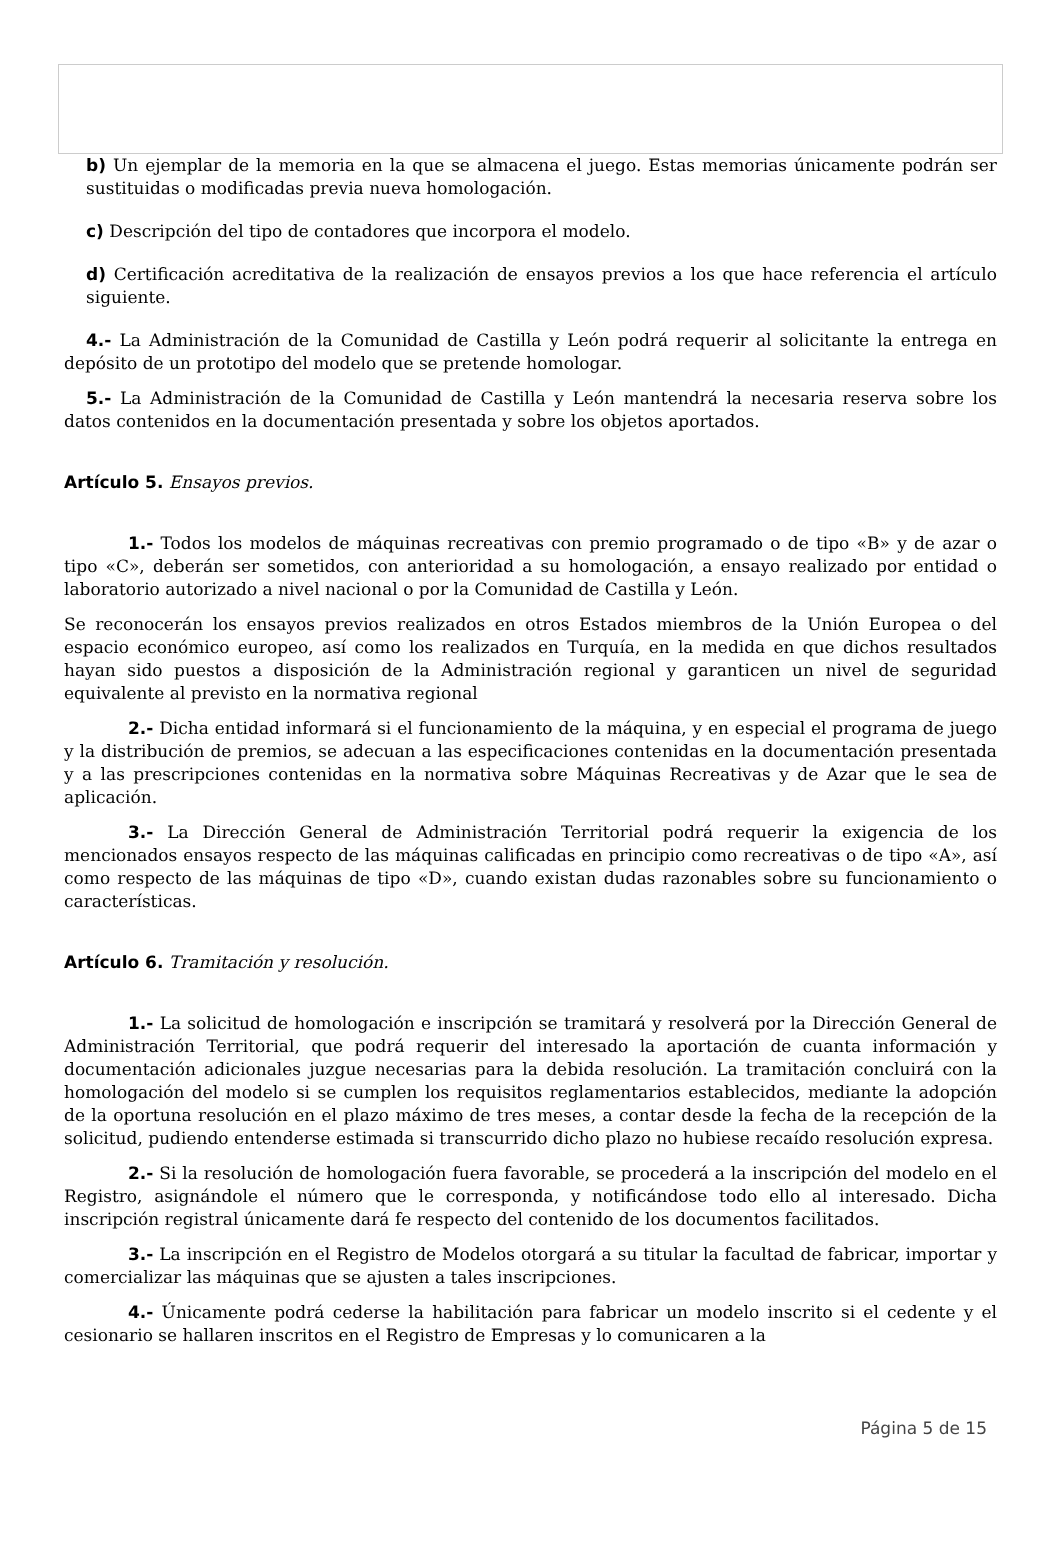b) Un ejemplar de la memoria en la que se almacena el juego. Estas memorias únicamente podrán ser sustituidas o modificadas previa nueva homologación.
c) Descripción del tipo de contadores que incorpora el modelo.
d) Certificación acreditativa de la realización de ensayos previos a los que hace referencia el artículo siguiente.
4.- La Administración de la Comunidad de Castilla y León podrá requerir al solicitante la entrega en depósito de un prototipo del modelo que se pretende homologar.
5.- La Administración de la Comunidad de Castilla y León mantendrá la necesaria reserva sobre los datos contenidos en la documentación presentada y sobre los objetos aportados.
Artículo 5. Ensayos previos.
1.- Todos los modelos de máquinas recreativas con premio programado o de tipo «B» y de azar o tipo «C», deberán ser sometidos, con anterioridad a su homologación, a ensayo realizado por entidad o laboratorio autorizado a nivel nacional o por la Comunidad de Castilla y León.
Se reconocerán los ensayos previos realizados en otros Estados miembros de la Unión Europea o del espacio económico europeo, así como los realizados en Turquía, en la medida en que dichos resultados hayan sido puestos a disposición de la Administración regional y garanticen un nivel de seguridad equivalente al previsto en la normativa regional
2.- Dicha entidad informará si el funcionamiento de la máquina, y en especial el programa de juego y la distribución de premios, se adecuan a las especificaciones contenidas en la documentación presentada y a las prescripciones contenidas en la normativa sobre Máquinas Recreativas y de Azar que le sea de aplicación.
3.- La Dirección General de Administración Territorial podrá requerir la exigencia de los mencionados ensayos respecto de las máquinas calificadas en principio como recreativas o de tipo «A», así como respecto de las máquinas de tipo «D», cuando existan dudas razonables sobre su funcionamiento o características.
Artículo 6. Tramitación y resolución.
1.- La solicitud de homologación e inscripción se tramitará y resolverá por la Dirección General de Administración Territorial, que podrá requerir del interesado la aportación de cuanta información y documentación adicionales juzgue necesarias para la debida resolución. La tramitación concluirá con la homologación del modelo si se cumplen los requisitos reglamentarios establecidos, mediante la adopción de la oportuna resolución en el plazo máximo de tres meses, a contar desde la fecha de la recepción de la solicitud, pudiendo entenderse estimada si transcurrido dicho plazo no hubiese recaído resolución expresa.
2.- Si la resolución de homologación fuera favorable, se procederá a la inscripción del modelo en el Registro, asignándole el número que le corresponda, y notificándose todo ello al interesado. Dicha inscripción registral únicamente dará fe respecto del contenido de los documentos facilitados.
3.- La inscripción en el Registro de Modelos otorgará a su titular la facultad de fabricar, importar y comercializar las máquinas que se ajusten a tales inscripciones.
4.- Únicamente podrá cederse la habilitación para fabricar un modelo inscrito si el cedente y el cesionario se hallaren inscritos en el Registro de Empresas y lo comunicaren a la
Página 5 de 15